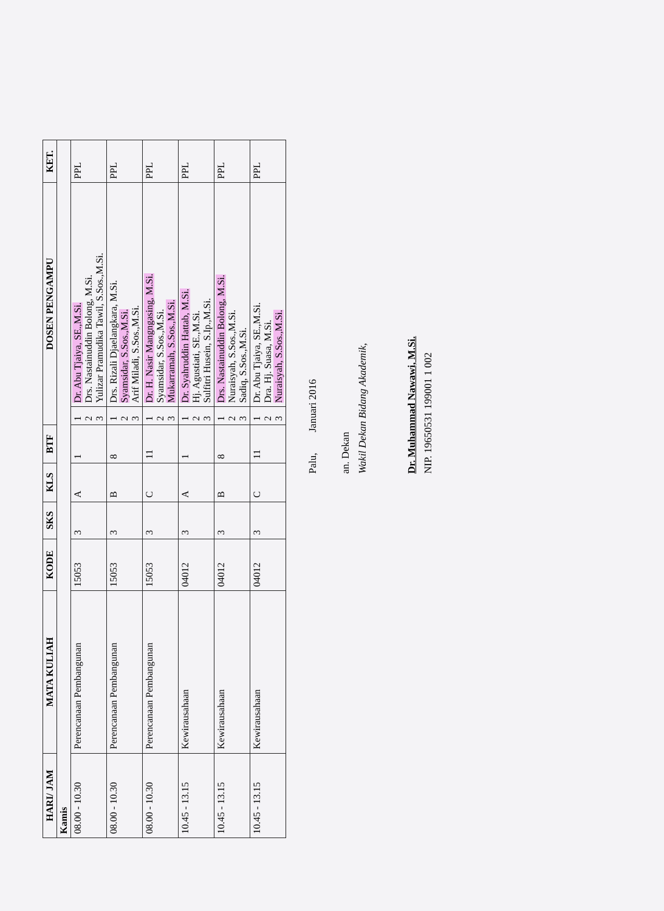| HARI/ JAM | MATA KULIAH | KODE | SKS | KLS | BTF | DOSEN PENGAMPU | | KET. |
| --- | --- | --- | --- | --- | --- | --- | --- | --- |
| Kamis | | | | | | | | |
| 08.00 - 10.30 | Perencanaan Pembangunan | 15053 | 3 | A | 1 | 1 2 3 | Dr. Abu Tjaiya, SE.,M.Si. Drs. Nastainuddin Bolong, M.Si. Yulizar Pramudika Tawil, S.Sos.,M.Si. | PPL |
| 08.00 - 10.30 | Perencanaan Pembangunan | 15053 | 3 | B | 8 | 1 2 3 | Drs. Rizali Djaelangkara, M.Si. Syamsidar, S.Sos.,M.Si. Arif Miladi, S.Sos.,M.Si. | PPL |
| 08.00 - 10.30 | Perencanaan Pembangunan | 15053 | 3 | C | 11 | 1 2 3 | Dr. H. Nasir Mangngasing, M.Si. Syamsidar, S.Sos.,M.Si. Mukarramah, S.Sos.,M.Si. | PPL |
| 10.45 - 13.15 | Kewirausahaan | 04012 | 3 | A | 1 | 1 2 3 | Dr. Syahruddin Hattab, M.Si. Hj. Agustiati, SE.,M.Si. Sulfitri Husein, S.Ip.,M.Si. | PPL |
| 10.45 - 13.15 | Kewirausahaan | 04012 | 3 | B | 8 | 1 2 3 | Drs. Nastainuddin Bolong, M.Si. Nuraisyah, S.Sos.,M.Si. Sadiq, S.Sos.,M.Si. | PPL |
| 10.45 - 13.15 | Kewirausahaan | 04012 | 3 | C | 11 | 1 2 3 | Dr. Abu Tjaiya, SE.,M.Si. Dra. Hj. Suasa, M.Si. Nuraisyah, S.Sos.,M.Si. | PPL |
Palu, Januari 2016
an. Dekan
Wakil Dekan Bidang Akademik,
Dr. Muhammad Nawawi, M.Si.
NIP. 19650531 199001 1 002